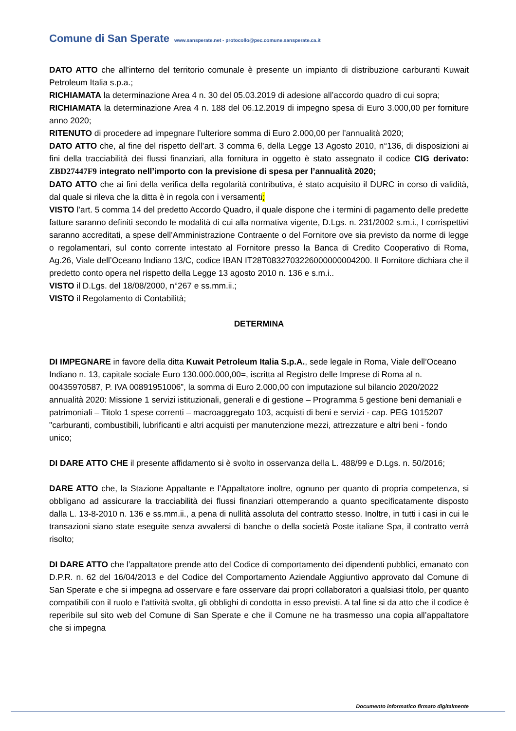Comune di San Sperate www.sansperate.net - protocollo@pec.comune.sansperate.ca.it
DATO ATTO che all’interno del territorio comunale è presente un impianto di distribuzione carburanti Kuwait Petroleum Italia s.p.a.;
RICHIAMATA la determinazione Area 4 n. 30 del 05.03.2019 di adesione all’accordo quadro di cui sopra;
RICHIAMATA la determinazione Area 4 n. 188 del 06.12.2019 di impegno spesa di Euro 3.000,00 per forniture anno 2020;
RITENUTO di procedere ad impegnare l’ulteriore somma di Euro 2.000,00 per l’annualità 2020;
DATO ATTO che, al fine del rispetto dell’art. 3 comma 6, della Legge 13 Agosto 2010, n°136, di disposizioni ai fini della tracciabilità dei flussi finanziari, alla fornitura in oggetto è stato assegnato il codice CIG derivato: ZBD27447F9 integrato nell’importo con la previsione di spesa per l’annualità 2020;
DATO ATTO che ai fini della verifica della regolarità contributiva, è stato acquisito il DURC in corso di validità, dal quale si rileva che la ditta è in regola con i versamenti;
VISTO l’art. 5 comma 14 del predetto Accordo Quadro, il quale dispone che i termini di pagamento delle predette fatture saranno definiti secondo le modalità di cui alla normativa vigente, D.Lgs. n. 231/2002 s.m.i., I corrispettivi saranno accreditati, a spese dell’Amministrazione Contraente o del Fornitore ove sia previsto da norme di legge o regolamentari, sul conto corrente intestato al Fornitore presso la Banca di Credito Cooperativo di Roma, Ag.26, Viale dell’Oceano Indiano 13/C, codice IBAN IT28T0832703226000000004200. Il Fornitore dichiara che il predetto conto opera nel rispetto della Legge 13 agosto 2010 n. 136 e s.m.i..
VISTO il D.Lgs. del 18/08/2000, n°267 e ss.mm.ii.;
VISTO il Regolamento di Contabilità;
DETERMINA
DI IMPEGNARE in favore della ditta Kuwait Petroleum Italia S.p.A., sede legale in Roma, Viale dell’Oceano Indiano n. 13, capitale sociale Euro 130.000.000,00=, iscritta al Registro delle Imprese di Roma al n. 00435970587, P. IVA 00891951006”, la somma di Euro 2.000,00 con imputazione sul bilancio 2020/2022 annualità 2020: Missione 1 servizi istituzionali, generali e di gestione – Programma 5 gestione beni demaniali e patrimoniali – Titolo 1 spese correnti – macroaggregato 103, acquisti di beni e servizi - cap. PEG 1015207 "carburanti, combustibili, lubrificanti e altri acquisti per manutenzione mezzi, attrezzature e altri beni - fondo unico;
DI DARE ATTO CHE il presente affidamento si è svolto in osservanza della L. 488/99 e D.Lgs. n. 50/2016;
DARE ATTO che, la Stazione Appaltante e l’Appaltatore inoltre, ognuno per quanto di propria competenza, si obbligano ad assicurare la tracciabilità dei flussi finanziari ottemperando a quanto specificatamente disposto dalla L. 13-8-2010 n. 136 e ss.mm.ii., a pena di nullità assoluta del contratto stesso. Inoltre, in tutti i casi in cui le transazioni siano state eseguite senza avvalersi di banche o della società Poste italiane Spa, il contratto verrà risolto;
DI DARE ATTO che l’appaltatore prende atto del Codice di comportamento dei dipendenti pubblici, emanato con D.P.R. n. 62 del 16/04/2013 e del Codice del Comportamento Aziendale Aggiuntivo approvato dal Comune di San Sperate e che si impegna ad osservare e fare osservare dai propri collaboratori a qualsiasi titolo, per quanto compatibili con il ruolo e l’attività svolta, gli obblighi di condotta in esso previsti. A tal fine si da atto che il codice è reperibile sul sito web del Comune di San Sperate e che il Comune ne ha trasmesso una copia all’appaltatore che si impegna
Documento informatico firmato digitalmente